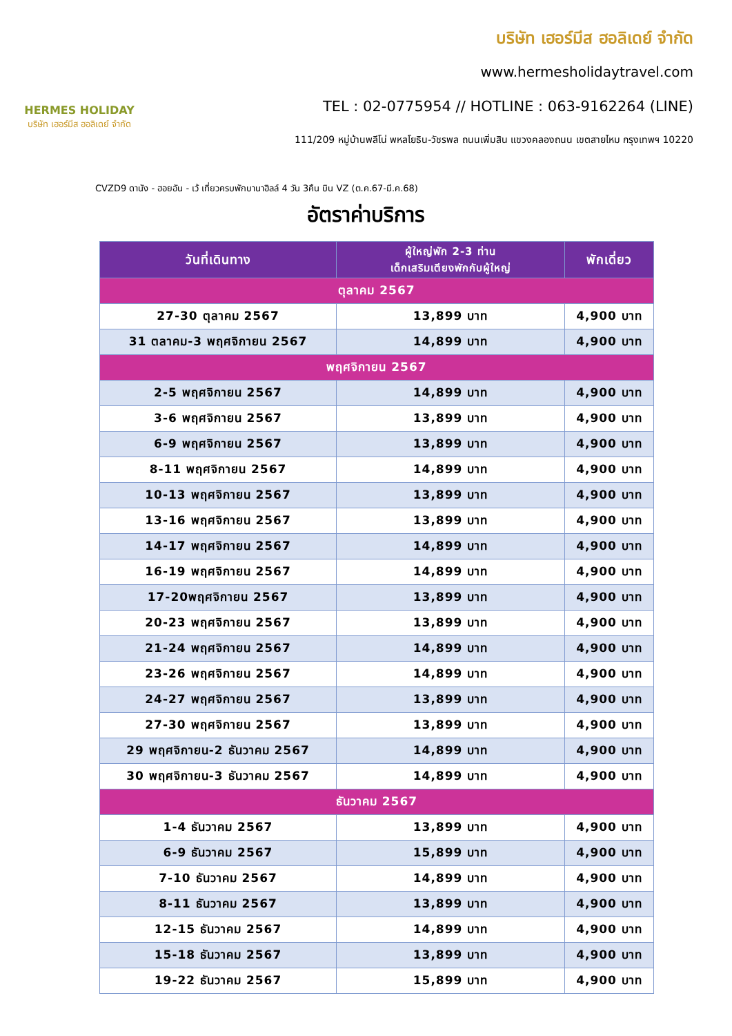HERMES HOLIDAY
บริษัท เฮอร์มีส ฮอลิเดย์ จำกัด
บริษัท เฮอร์มีส ฮอลิเดย์ จำกัด
www.hermesholidaytravel.com
TEL : 02-0775954 // HOTLINE : 063-9162264 (LINE)
111/209 หมู่บ้านพลีโน่ พหลโยธิน-วัชรพล ถนนเพิ่มสิน แขวงคลองถนน เขตสายไหม กรุงเทพฯ 10220
CVZD9 ดานัง - ฮอยอัน - เว้ เที่ยวครบพักบานาฮิลล์ 4 วัน 3คืน บิน VZ (ต.ค.67-มี.ค.68)
อัตราค่าบริการ
| วันที่เดินทาง | ผู้ใหญ่พัก 2-3 ท่าน เด็กเสริมเตียงพักกับผู้ใหญ่ | พักเดี่ยว |
| --- | --- | --- |
| ตุลาคม 2567 | | |
| 27-30 ตุลาคม 2567 | 13,899 บาท | 4,900 บาท |
| 31 ตลาคม-3 พฤศจิกายน 2567 | 14,899 บาท | 4,900 บาท |
| พฤศจิกายน 2567 | | |
| 2-5 พฤศจิกายน 2567 | 14,899 บาท | 4,900 บาท |
| 3-6 พฤศจิกายน 2567 | 13,899 บาท | 4,900 บาท |
| 6-9 พฤศจิกายน 2567 | 13,899 บาท | 4,900 บาท |
| 8-11 พฤศจิกายน 2567 | 14,899 บาท | 4,900 บาท |
| 10-13 พฤศจิกายน 2567 | 13,899 บาท | 4,900 บาท |
| 13-16 พฤศจิกายน 2567 | 13,899 บาท | 4,900 บาท |
| 14-17 พฤศจิกายน 2567 | 14,899 บาท | 4,900 บาท |
| 16-19 พฤศจิกายน 2567 | 14,899 บาท | 4,900 บาท |
| 17-20พฤศจิกายน 2567 | 13,899 บาท | 4,900 บาท |
| 20-23 พฤศจิกายน 2567 | 13,899 บาท | 4,900 บาท |
| 21-24 พฤศจิกายน 2567 | 14,899 บาท | 4,900 บาท |
| 23-26 พฤศจิกายน 2567 | 14,899 บาท | 4,900 บาท |
| 24-27 พฤศจิกายน 2567 | 13,899 บาท | 4,900 บาท |
| 27-30 พฤศจิกายน 2567 | 13,899 บาท | 4,900 บาท |
| 29 พฤศจิกายน-2 ธันวาคม 2567 | 14,899 บาท | 4,900 บาท |
| 30 พฤศจิกายน-3 ธันวาคม 2567 | 14,899 บาท | 4,900 บาท |
| ธันวาคม 2567 | | |
| 1-4 ธันวาคม 2567 | 13,899 บาท | 4,900 บาท |
| 6-9 ธันวาคม 2567 | 15,899 บาท | 4,900 บาท |
| 7-10 ธันวาคม 2567 | 14,899 บาท | 4,900 บาท |
| 8-11 ธันวาคม 2567 | 13,899 บาท | 4,900 บาท |
| 12-15 ธันวาคม 2567 | 14,899 บาท | 4,900 บาท |
| 15-18 ธันวาคม 2567 | 13,899 บาท | 4,900 บาท |
| 19-22 ธันวาคม 2567 | 15,899 บาท | 4,900 บาท |